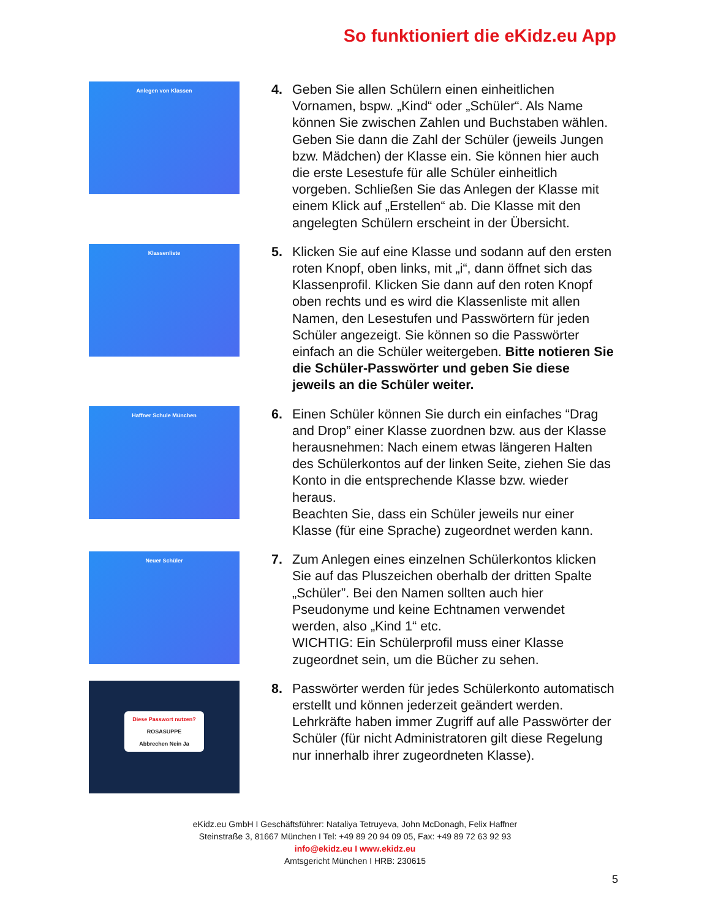So funktioniert die eKidz.eu App
Anlegen von Klassen
4. Geben Sie allen Schülern einen einheitlichen Vornamen, bspw. „Kind“ oder „Schüler“. Als Name können Sie zwischen Zahlen und Buchstaben wählen.
Geben Sie dann die Zahl der Schüler (jeweils Jungen bzw. Mädchen) der Klasse ein. Sie können hier auch die erste Lesestufe für alle Schüler einheitlich vorgeben. Schließen Sie das Anlegen der Klasse mit einem Klick auf „Erstellen“ ab. Die Klasse mit den angelegten Schülern erscheint in der Übersicht.
Klassenliste
5. Klicken Sie auf eine Klasse und sodann auf den ersten roten Knopf, oben links, mit „i“, dann öffnet sich das Klassenprofil. Klicken Sie dann auf den roten Knopf oben rechts und es wird die Klassenliste mit allen Namen, den Lesestufen und Passwörtern für jeden Schüler angezeigt. Sie können so die Passwörter einfach an die Schüler weitergeben. Bitte notieren Sie die Schüler-Passwörter und geben Sie diese jeweils an die Schüler weiter.
Haffner Schule München
6. Einen Schüler können Sie durch ein einfaches “Drag and Drop” einer Klasse zuordnen bzw. aus der Klasse herausnehmen: Nach einem etwas längeren Halten des Schülerkontos auf der linken Seite, ziehen Sie das Konto in die entsprechende Klasse bzw. wieder heraus.
Beachten Sie, dass ein Schüler jeweils nur einer Klasse (für eine Sprache) zugeordnet werden kann.
Neuer Schüler
7. Zum Anlegen eines einzelnen Schülerkontos klicken Sie auf das Pluszeichen oberhalb der dritten Spalte „Schüler”. Bei den Namen sollten auch hier Pseudonyme und keine Echtnamen verwendet werden, also „Kind 1“ etc.
WICHTIG: Ein Schülerprofil muss einer Klasse zugeordnet sein, um die Bücher zu sehen.
Diese Passwort nutzen?
ROSASUPPE
Abbrechen Nein Ja
8. Passwörter werden für jedes Schülerkonto automatisch erstellt und können jederzeit geändert werden. Lehrkräfte haben immer Zugriff auf alle Passwörter der Schüler (für nicht Administratoren gilt diese Regelung nur innerhalb ihrer zugeordneten Klasse).
eKidz.eu GmbH I Geschäftsführer: Nataliya Tetruyeva, John McDonagh, Felix Haffner
Steinstraße 3, 81667 München I Tel: +49 89 20 94 09 05, Fax: +49 89 72 63 92 93
info@ekidz.eu I www.ekidz.eu
Amtsgericht München I HRB: 230615
5